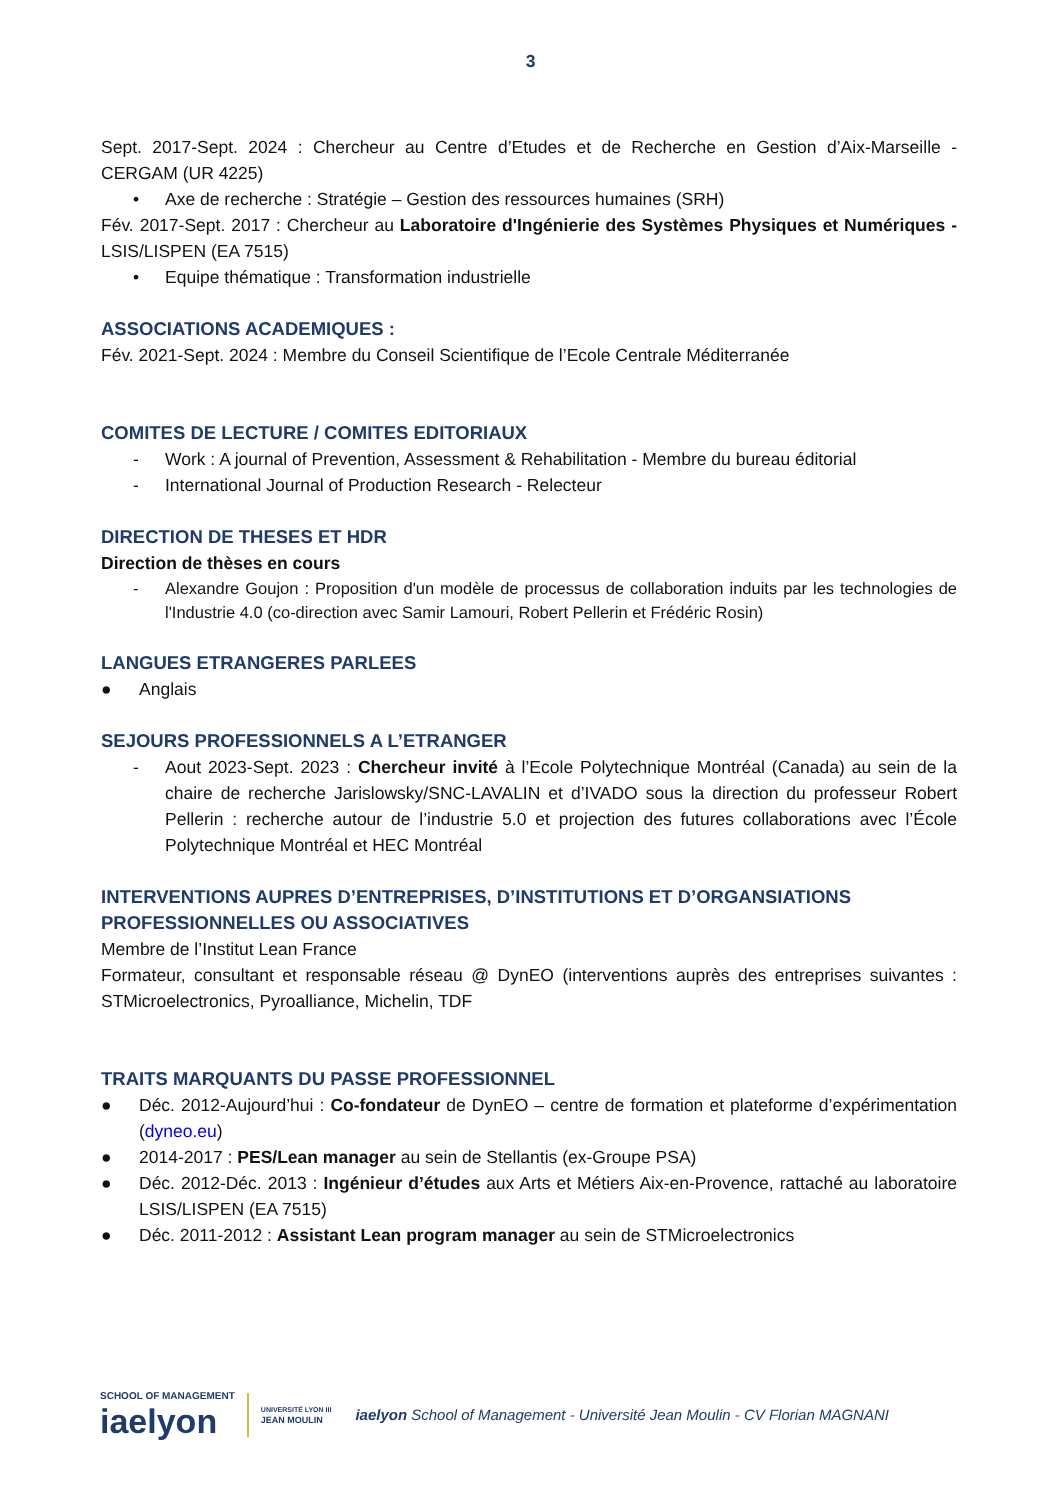3
Sept. 2017-Sept. 2024 : Chercheur au Centre d’Etudes et de Recherche en Gestion d’Aix-Marseille - CERGAM (UR 4225)
• Axe de recherche : Stratégie – Gestion des ressources humaines (SRH)
Fév. 2017-Sept. 2017 : Chercheur au Laboratoire d'Ingénierie des Systèmes Physiques et Numériques - LSIS/LISPEN (EA 7515)
• Equipe thématique : Transformation industrielle
ASSOCIATIONS ACADEMIQUES :
Fév. 2021-Sept. 2024 : Membre du Conseil Scientifique de l’Ecole Centrale Méditerranée
COMITES DE LECTURE / COMITES EDITORIAUX
- Work : A journal of Prevention, Assessment & Rehabilitation - Membre du bureau éditorial
- International Journal of Production Research - Relecteur
DIRECTION DE THESES ET HDR
Direction de thèses en cours
- Alexandre Goujon : Proposition d'un modèle de processus de collaboration induits par les technologies de l'Industrie 4.0 (co-direction avec Samir Lamouri, Robert Pellerin et Frédéric Rosin)
LANGUES ETRANGERES PARLEES
● Anglais
SEJOURS PROFESSIONNELS A L’ETRANGER
- Aout 2023-Sept. 2023 : Chercheur invité à l’Ecole Polytechnique Montréal (Canada) au sein de la chaire de recherche Jarislowsky/SNC-LAVALIN et d’IVADO sous la direction du professeur Robert Pellerin : recherche autour de l’industrie 5.0 et projection des futures collaborations avec l’École Polytechnique Montréal et HEC Montréal
INTERVENTIONS AUPRES D’ENTREPRISES, D’INSTITUTIONS ET D’ORGANSIATIONS PROFESSIONNELLES OU ASSOCIATIVES
Membre de l’Institut Lean France
Formateur, consultant et responsable réseau @ DynEO (interventions auprès des entreprises suivantes : STMicroelectronics, Pyroalliance, Michelin, TDF
TRAITS MARQUANTS DU PASSE PROFESSIONNEL
● Déc. 2012-Aujourd’hui : Co-fondateur de DynEO – centre de formation et plateforme d’expérimentation (dyneo.eu)
● 2014-2017 : PES/Lean manager au sein de Stellantis (ex-Groupe PSA)
● Déc. 2012-Déc. 2013 : Ingénieur d’études aux Arts et Métiers Aix-en-Provence, rattaché au laboratoire LSIS/LISPEN (EA 7515)
● Déc. 2011-2012 : Assistant Lean program manager au sein de STMicroelectronics
SCHOOL OF MANAGEMENT
iaelyon
UNIVERSITÉ LYON III
JEAN MOULIN
iaelyon School of Management - Université Jean Moulin - CV Florian MAGNANI